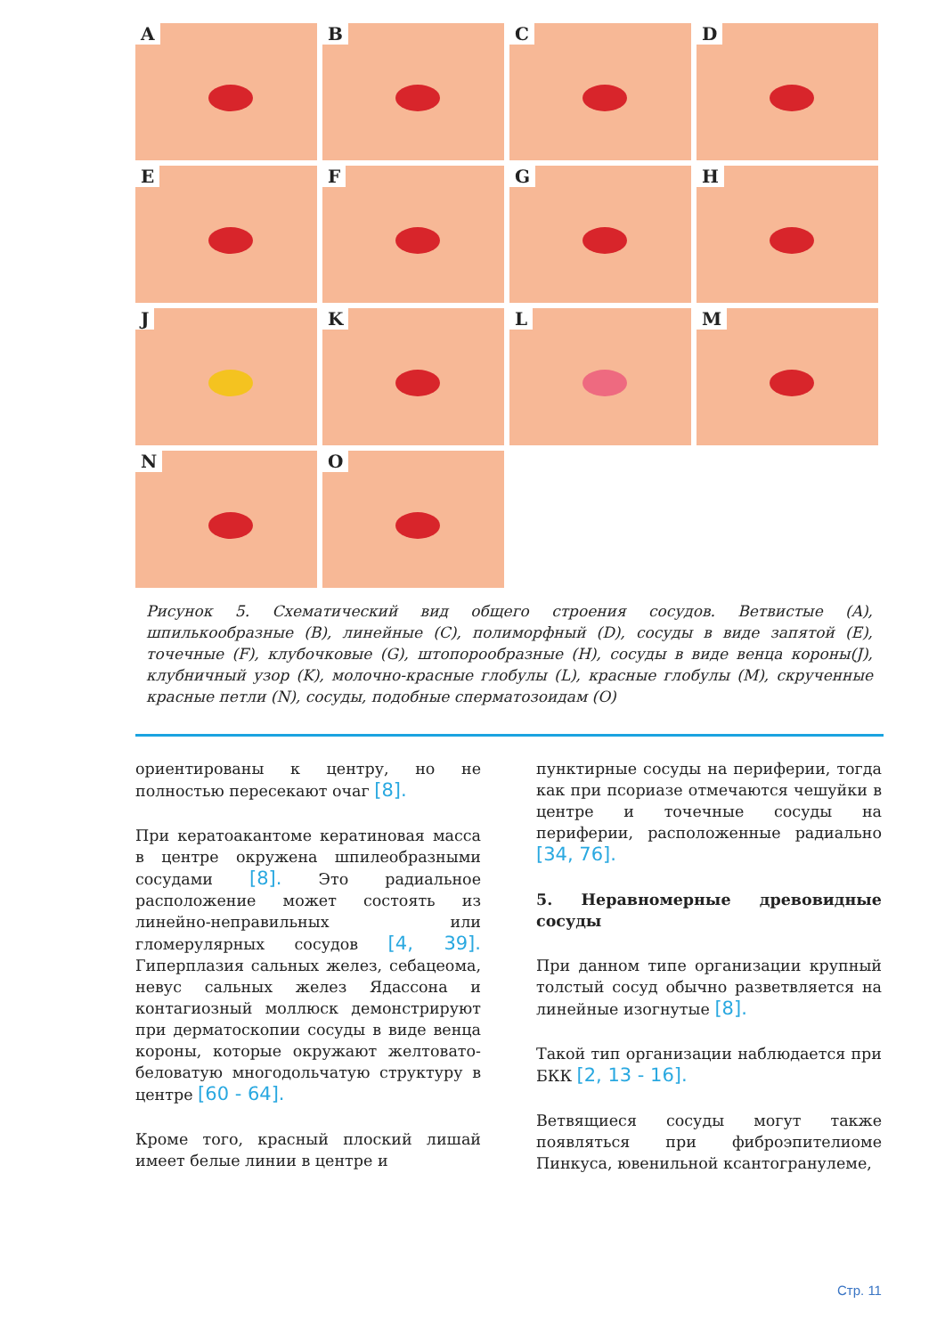A
B
C
D
E
F
G
H
J
K
L
M
N
O
Рисунок 5. Схематический вид общего строения сосудов. Ветвистые (A), шпилькообразные (B), линейные (C), полиморфный (D), сосуды в виде запятой (E), точечные (F), клубочковые (G), штопорообразные (H), сосуды в виде венца короны(J), клубничный узор (K), молочно-красные глобулы (L), красные глобулы (M), скрученные красные петли (N), сосуды, подобные сперматозоидам (O)
ориентированы к центру, но не полностью пересекают очаг [8].
При кератоакантоме кератиновая масса в центре окружена шпилеобразными сосудами [8]. Это радиальное расположение может состоять из линейно-неправильных или гломерулярных сосудов [4, 39]. Гиперплазия сальных желез, себацеома, невус сальных желез Ядассона и контагиозный моллюск демонстрируют при дерматоскопии сосуды в виде венца короны, которые окружают желтовато-беловатую многодольчатую структуру в центре [60 - 64].
Кроме того, красный плоский лишай имеет белые линии в центре и
пунктирные сосуды на периферии, тогда как при псориазе отмечаются чешуйки в центре и точечные сосуды на периферии, расположенные радиально [34, 76].
5. Неравномерные древовидные сосуды
При данном типе организации крупный толстый сосуд обычно разветвляется на линейные изогнутые [8].
Такой тип организации наблюдается при БКК [2, 13 - 16].
Ветвящиеся сосуды могут также появляться при фиброэпителиоме Пинкуса, ювенильной ксантогранулеме,
Стр. 11